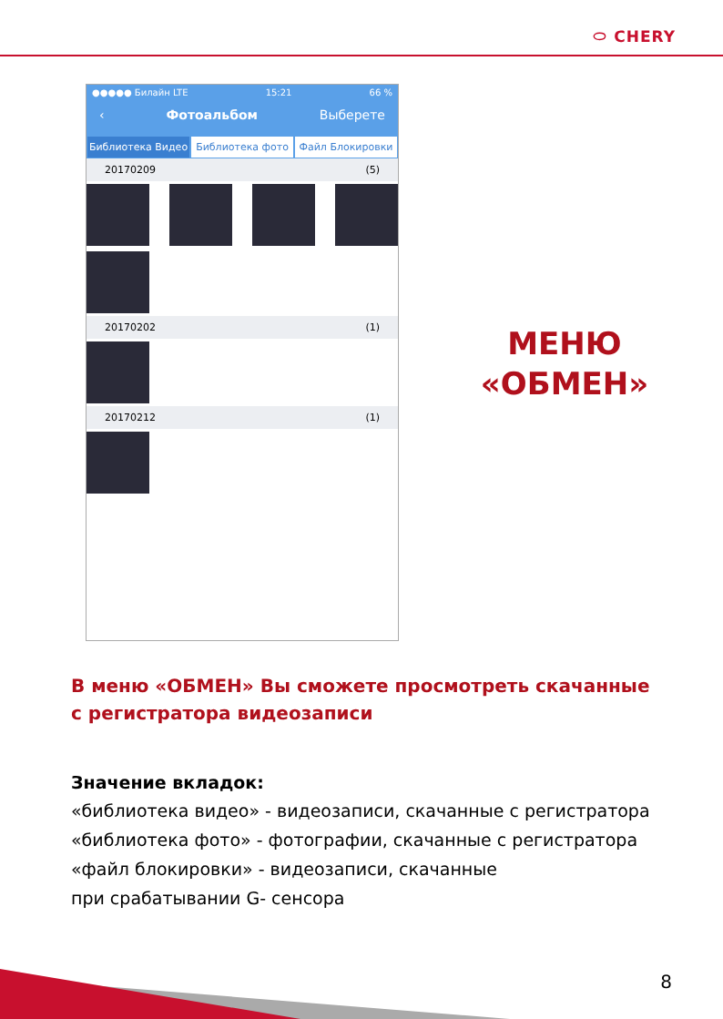⬭ CHERY
●●●●● Билайн LTE 15:21 66 %
‹ Фотоальбом Выберете
Библиотека Видео Библиотека фото Файл Блокировки
20170209 (5)
20170202 (1)
20170212 (1)
МЕНЮ
«ОБМЕН»
В меню «ОБМЕН» Вы сможете просмотреть скачанные
с регистратора видеозаписи
Значение вкладок:
«библиотека видео» - видеозаписи, скачанные с регистратора
«библиотека фото» - фотографии, скачанные с регистратора
«файл блокировки» - видеозаписи, скачанные
при срабатывании G- сенсора
8